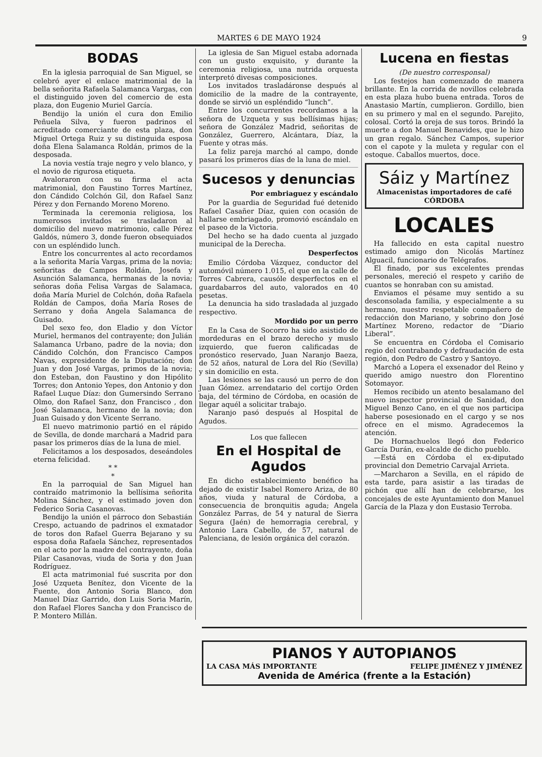MARTES 6 DE MAYO 1924 9
BODAS
En la iglesia parroquial de San Miguel, se celebró ayer el enlace matrimonial de la bella señorita Rafaela Salamanca Vargas, con el distinguido joven del comercio de esta plaza, don Eugenio Muriel García.
Bendijo la unión el cura don Emilio Peñuela Silva, y fueron padrinos el acreditado comerciante de esta plaza, don Miguel Ortega Ruiz y su distinguida esposa doña Elena Salamanca Roldán, primos de la desposada.
La novia vestía traje negro y velo blanco, y el novio de rigurosa etiqueta.
Avaloraron con su firma el acta matrimonial, don Faustino Torres Martínez, don Cándido Colchón Gil, don Rafael Sanz Pérez y don Fernando Moreno Moreno.
Terminada la ceremonia religiosa, los numerosos invitados se trasladaron al domicilio del nuevo matrimonio, calle Pérez Galdós, número 3, donde fueron obsequiados con un espléndido lunch.
Entre los concurrentes al acto recordamos a la señorita María Vargas, prima de la novia; señoritas de Campos Roldán, Josefa y Asunción Salamanca, hermanas de la novia; señoras doña Felisa Vargas de Salamaca, doña María Muriel de Colchón, doña Rafaela Roldán de Campos, doña María Roses de Serrano y doña Angela Salamanca de Guisado.
Del sexo feo, don Eladio y don Víctor Muriel, hermanos del contrayente; don Julián Salamanca Urbano, padre de la novia; don Cándido Colchón, don Francisco Campos Navas, expresidente de la Diputación; don Juan y don José Vargas, primos de la novia; don Esteban, don Faustino y don Hipólito Torres; don Antonio Yepes, don Antonio y don Rafael Luque Díaz: don Gumersindo Serrano Olmo, don Rafael Sanz, don Francisco , don José Salamanca, hermano de la novia; don Juan Guisado y don Vicente Serrano.
El nuevo matrimonio partió en el rápido de Sevilla, de donde marchará a Madrid para pasar los primeros días de la luna de miel.
Felicitamos a los desposados, deseándoles eterna felicidad.
* *
*
En la parroquial de San Miguel han contraído matrimonio la bellísima señorita Molina Sánchez, y el estimado joven don Federico Soria Casanovas.
Bendijo la unión el párroco don Sebastián Crespo, actuando de padrinos el exmatador de toros don Rafael Guerra Bejarano y su esposa doña Rafaela Sánchez, representados en el acto por la madre del contrayente, doña Pilar Casanovas, viuda de Soria y don Juan Rodríguez.
El acta matrimonial fué suscrita por don José Uzqueta Benítez, don Vicente de la Fuente, don Antonio Soria Blanco, don Manuel Díaz Garrido, don Luis Soria Marín, don Rafael Flores Sancha y don Francisco de P. Montero Millán.
La iglesia de San Miguel estaba adornada con un gusto exquisito, y durante la ceremonia religiosa, una nutrida orquesta interpretó divesas composiciones.
Los invitados trasladáronse después al domicilio de la madre de la contrayente, donde se sirvió un espléndido “lunch”.
Entre los concurrentes recordamos a la señora de Uzqueta y sus bellísimas hijas; señora de González Madrid, señoritas de González, Guerrero, Alcántara, Díaz, la Fuente y otras más.
La feliz pareja marchó al campo, donde pasará los primeros días de la luna de miel.
Sucesos y denuncias
Por embriaguez y escándalo
Por la guardia de Seguridad fué detenido Rafael Casañer Díaz, quien con ocasión de hallarse embriagado, promovió escándalo en el paseo de la Victoria.
Del hecho se ha dado cuenta al juzgado municipal de la Derecha.
Desperfectos
Emilio Córdoba Vázquez, conductor del automóvil número 1.015, el que en la calle de Torres Cabrera, causóle desperfectos en el guardabarros del auto, valorados en 40 pesetas.
La denuncia ha sido trasladada al juzgado respectivo.
Mordido por un perro
En la Casa de Socorro ha sido asistido de mordeduras en el brazo derecho y muslo izquierdo, que fueron calificadas de pronóstico reservado, Juan Naranjo Baeza, de 52 años, natural de Lora del Río (Sevilla) y sin domicilio en esta.
Las lesiones se las causó un perro de don Juan Gómez. arrendatario del cortijo Orden baja, del término de Córdoba, en ocasión de llegar aquél a solicitar trabajo.
Naranjo pasó después al Hospital de Agudos.
Los que fallecen
En el Hospital de Agudos
En dicho establecimiento benéfico ha dejado de existir Isabel Romero Ariza, de 80 años, viuda y natural de Córdoba, a consecuencia de bronquitis aguda; Angela González Parras, de 54 y natural de Sierra Segura (Jaén) de hemorragia cerebral, y Antonio Lara Cabello, de 57, natural de Palenciana, de lesión orgánica del corazón.
Lucena en fiestas
(De nuestro corresponsal)
Los festejos han comenzado de manera brillante. En la corrida de novillos celebrada en esta plaza hubo buena entrada. Toros de Anastasio Martín, cumplieron. Gordillo, bien en su primero y mal en el segundo. Parejito, colosal. Cortó la oreja de sus toros. Brindó la muerte a don Manuel Benavides, que le hizo un gran regalo. Sánchez Campos, superior con el capote y la muleta y regular con el estoque. Caballos muertos, doce.
Sáiz y Martínez
Almacenistas importadores de café
CÓRDOBA
LOCALES
Ha fallecido en esta capital nuestro estimado amigo don Nicolás Martínez Alguacil, funcionario de Telégrafos.
El finado, por sus excelentes prendas personales, mereció el respeto y cariño de cuantos se honraban con su amistad.
Enviamos el pésame muy sentido a su desconsolada familia, y especialmente a su hermano, nuestro respetable compañero de redacción don Mariano, y sobrino don José Martínez Moreno, redactor de “Diario Liberal”.
Se encuentra en Córdoba el Comisario regio del contrabando y defraudación de esta región, don Pedro de Castro y Santoyo.
Marchó a Lopera el exsenador del Reino y querido amigo nuestro don Florentino Sotomayor.
Hemos recibido un atento besalamano del nuevo inspector provincial de Sanidad, don Miguel Benzo Cano, en el que nos participa haberse posesionado en el cargo y se nos ofrece en el mismo. Agradecemos la atención.
De Hornachuelos llegó don Federico García Durán, ex-alcalde de dicho pueblo.
—Está en Córdoba el ex-diputado provincial don Demetrio Carvajal Arrieta.
—Marcharon a Sevilla, en el rápido de esta tarde, para asistir a las tiradas de pichón que allí han de celebrarse, los concejales de este Ayuntamiento don Manuel García de la Plaza y don Eustasio Terroba.
PIANOS Y AUTOPIANOS
LA CASA MÁS IMPORTANTE FELIPE JIMÉNEZ Y JIMÉNEZ
Avenida de América (frente a la Estación)